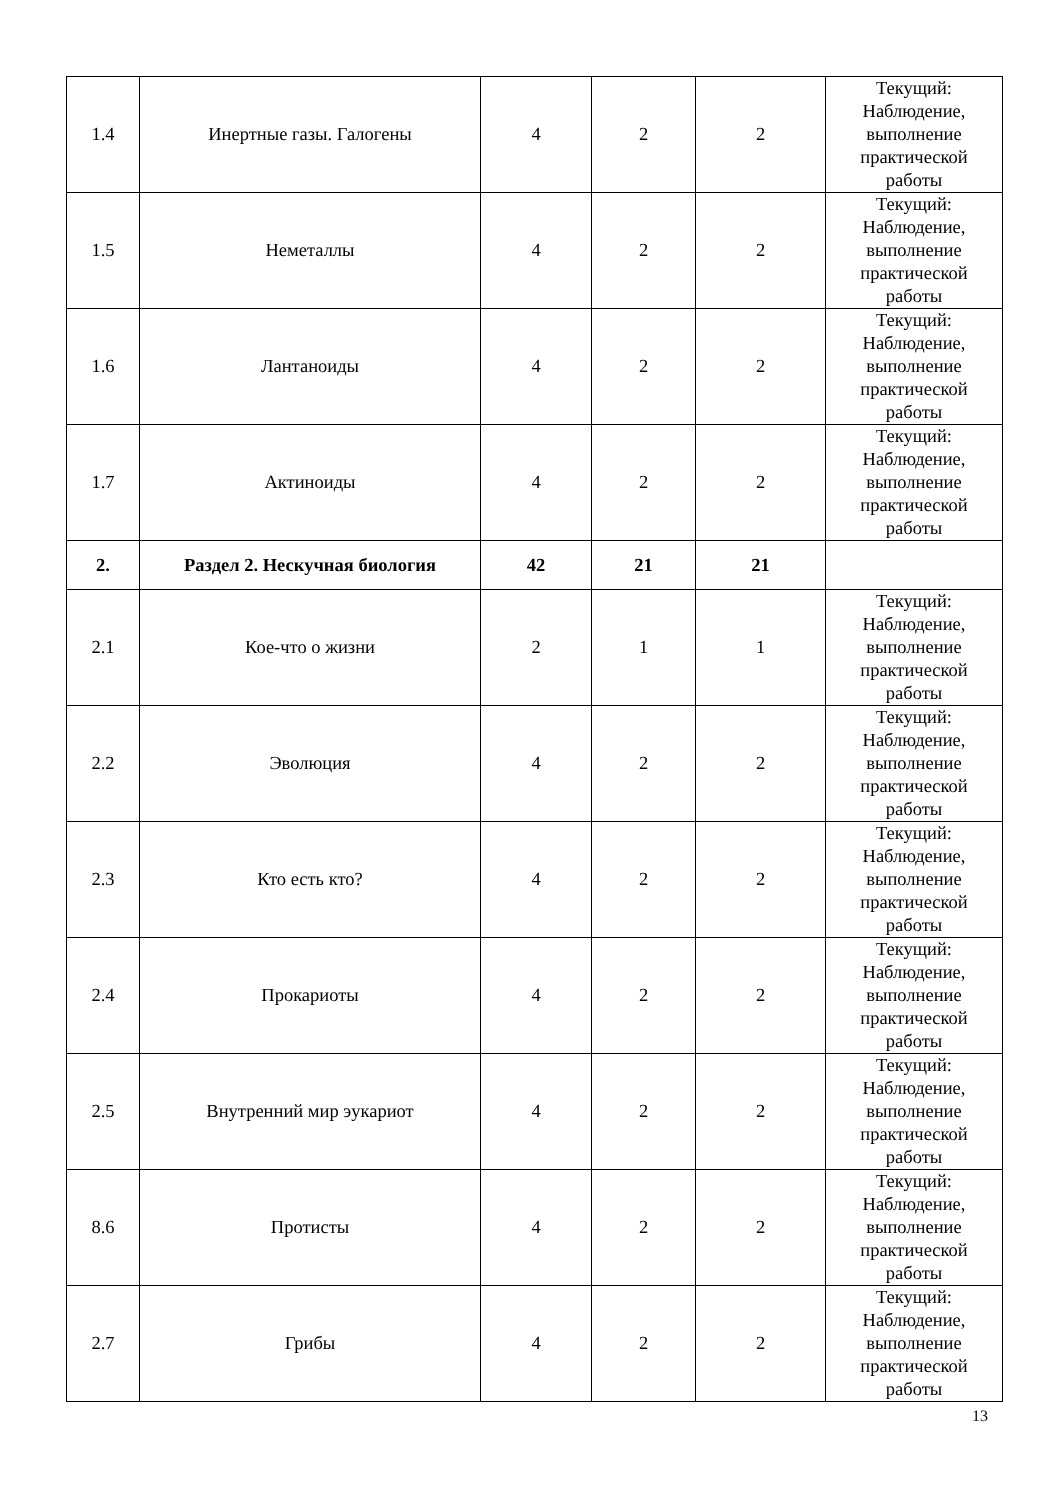| 1.4 | Инертные газы. Галогены | 4 | 2 | 2 | Текущий: Наблюдение, выполнение практической работы |
| 1.5 | Неметаллы | 4 | 2 | 2 | Текущий: Наблюдение, выполнение практической работы |
| 1.6 | Лантаноиды | 4 | 2 | 2 | Текущий: Наблюдение, выполнение практической работы |
| 1.7 | Актиноиды | 4 | 2 | 2 | Текущий: Наблюдение, выполнение практической работы |
| 2. | Раздел 2. Нескучная биология | 42 | 21 | 21 | |
| 2.1 | Кое-что о жизни | 2 | 1 | 1 | Текущий: Наблюдение, выполнение практической работы |
| 2.2 | Эволюция | 4 | 2 | 2 | Текущий: Наблюдение, выполнение практической работы |
| 2.3 | Кто есть кто? | 4 | 2 | 2 | Текущий: Наблюдение, выполнение практической работы |
| 2.4 | Прокариоты | 4 | 2 | 2 | Текущий: Наблюдение, выполнение практической работы |
| 2.5 | Внутренний мир эукариот | 4 | 2 | 2 | Текущий: Наблюдение, выполнение практической работы |
| 8.6 | Протисты | 4 | 2 | 2 | Текущий: Наблюдение, выполнение практической работы |
| 2.7 | Грибы | 4 | 2 | 2 | Текущий: Наблюдение, выполнение практической работы |
13